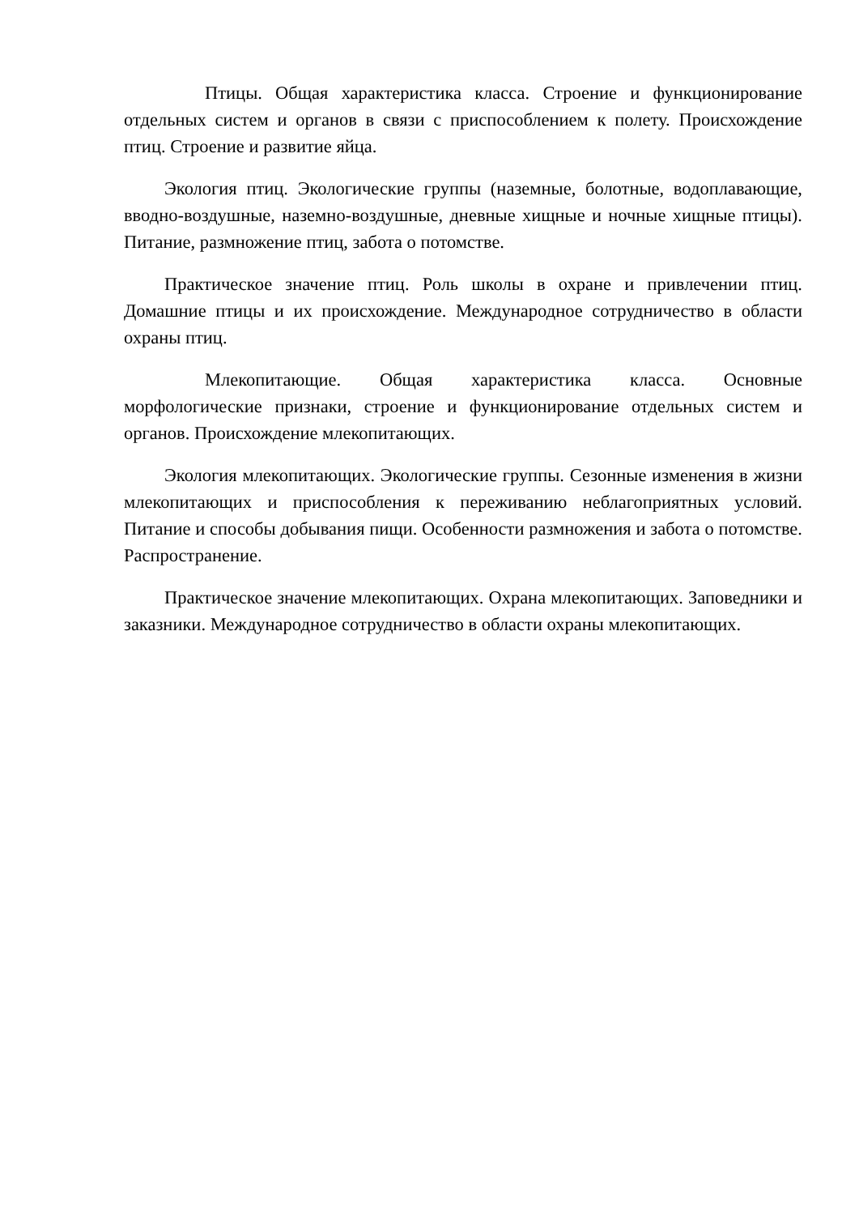Птицы. Общая характеристика класса. Строение и функционирование отдельных систем и органов в связи с приспособлением к полету. Происхождение птиц. Строение и развитие яйца.
Экология птиц. Экологические группы (наземные, болотные, водоплавающие, вводно-воздушные, наземно-воздушные, дневные хищные и ночные хищные птицы). Питание, размножение птиц, забота о потомстве.
Практическое значение птиц. Роль школы в охране и привлечении птиц. Домашние птицы и их происхождение. Международное сотрудничество в области охраны птиц.
Млекопитающие. Общая характеристика класса. Основные морфологические признаки, строение и функционирование отдельных систем и органов. Происхождение млекопитающих.
Экология млекопитающих. Экологические группы. Сезонные изменения в жизни млекопитающих и приспособления к переживанию неблагоприятных условий. Питание и способы добывания пищи. Особенности размножения и забота о потомстве. Распространение.
Практическое значение млекопитающих. Охрана млекопитающих. Заповедники и заказники. Международное сотрудничество в области охраны млекопитающих.